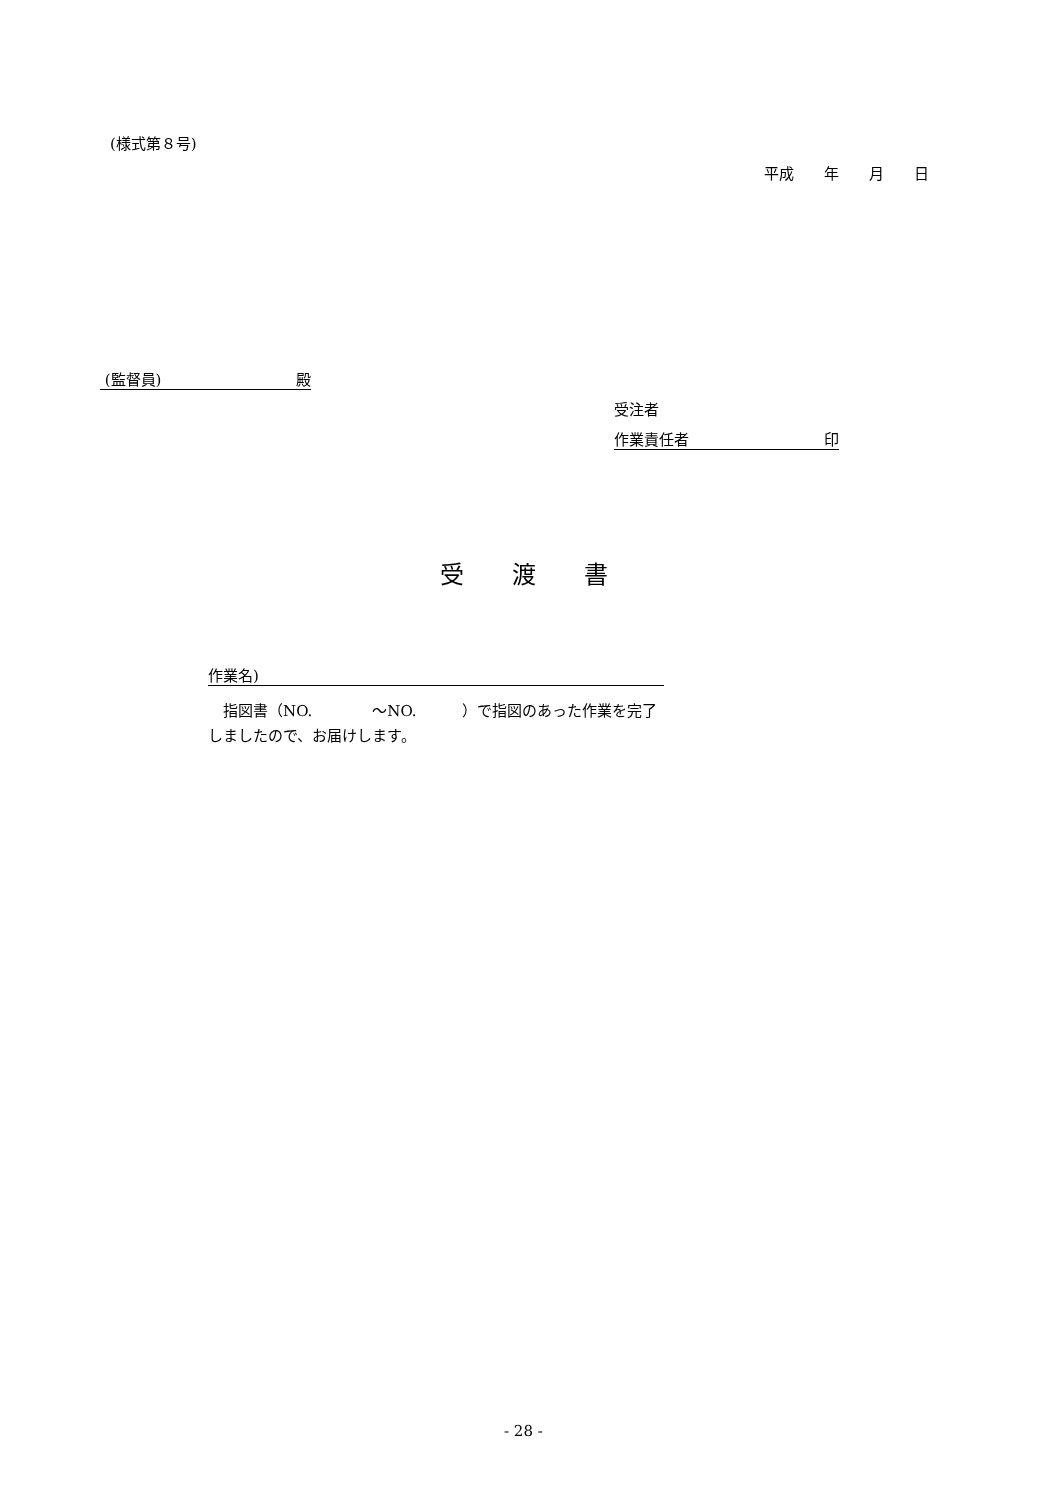(様式第８号)
平成　　年　　月　　日
(監督員)　　　　　　　　　殿
受注者
作業責任者　　　　　　　　　印
受　　渡　　書
作業名)　　　　　　　　　　　　　　　　　　　　　　　　　　　
　指図書（NO.　　　　～NO.　　　）で指図のあった作業を完了
しましたので、お届けします。
- 28 -